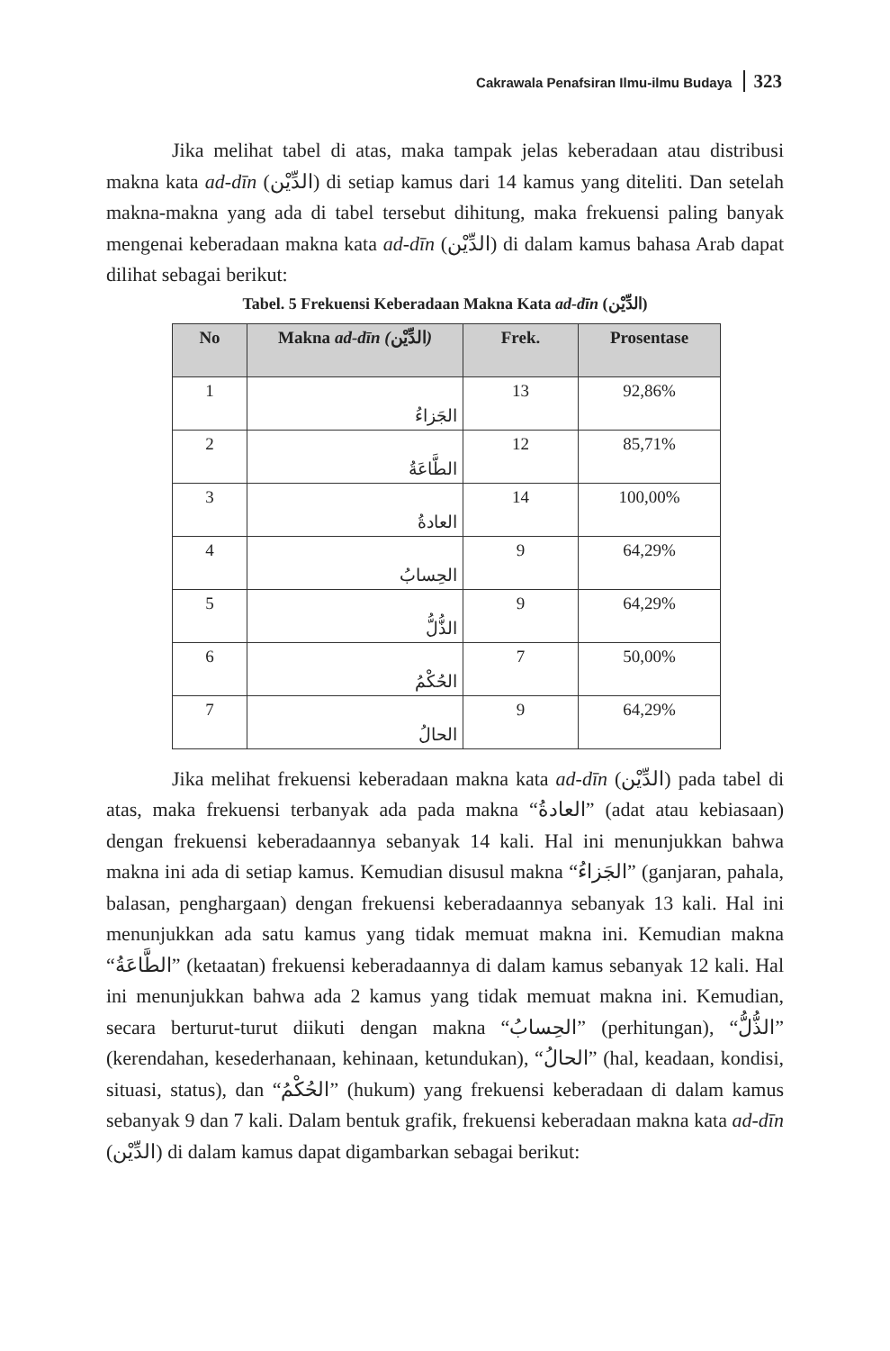Cakrawala Penafsiran Ilmu-ilmu Budaya 323
Jika melihat tabel di atas, maka tampak jelas keberadaan atau distribusi makna kata ad-dīn (الدِّيْن) di setiap kamus dari 14 kamus yang diteliti. Dan setelah makna-makna yang ada di tabel tersebut dihitung, maka frekuensi paling banyak mengenai keberadaan makna kata ad-dīn (الدِّيْن) di dalam kamus bahasa Arab dapat dilihat sebagai berikut:
Tabel. 5 Frekuensi Keberadaan Makna Kata ad-dīn (الدِّيْن)
| No | Makna ad-dīn ( الدِّيْن ) | Frek. | Prosentase |
| --- | --- | --- | --- |
| 1 | الجَزاءُ | 13 | 92,86% |
| 2 | الطَّاعَةُ | 12 | 85,71% |
| 3 | العادةُ | 14 | 100,00% |
| 4 | الحِسابُ | 9 | 64,29% |
| 5 | الذُّلُّ | 9 | 64,29% |
| 6 | الحُكْمُ | 7 | 50,00% |
| 7 | الحالُ | 9 | 64,29% |
Jika melihat frekuensi keberadaan makna kata ad-dīn (الدِّيْن) pada tabel di atas, maka frekuensi terbanyak ada pada makna “العادةُ” (adat atau kebiasaan) dengan frekuensi keberadaannya sebanyak 14 kali. Hal ini menunjukkan bahwa makna ini ada di setiap kamus. Kemudian disusul makna “الجَزاءُ” (ganjaran, pahala, balasan, penghargaan) dengan frekuensi keberadaannya sebanyak 13 kali. Hal ini menunjukkan ada satu kamus yang tidak memuat makna ini. Kemudian makna “الطَّاعَةُ” (ketaatan) frekuensi keberadaannya di dalam kamus sebanyak 12 kali. Hal ini menunjukkan bahwa ada 2 kamus yang tidak memuat makna ini. Kemudian, secara berturut-turut diikuti dengan makna “الحِسابُ” (perhitungan), “الذُّلُّ” (kerendahan, kesederhanaan, kehinaan, ketundukan), “الحالُ” (hal, keadaan, kondisi, situasi, status), dan “الحُكْمُ” (hukum) yang frekuensi keberadaan di dalam kamus sebanyak 9 dan 7 kali. Dalam bentuk grafik, frekuensi keberadaan makna kata ad-dīn (الدِّيْن) di dalam kamus dapat digambarkan sebagai berikut: